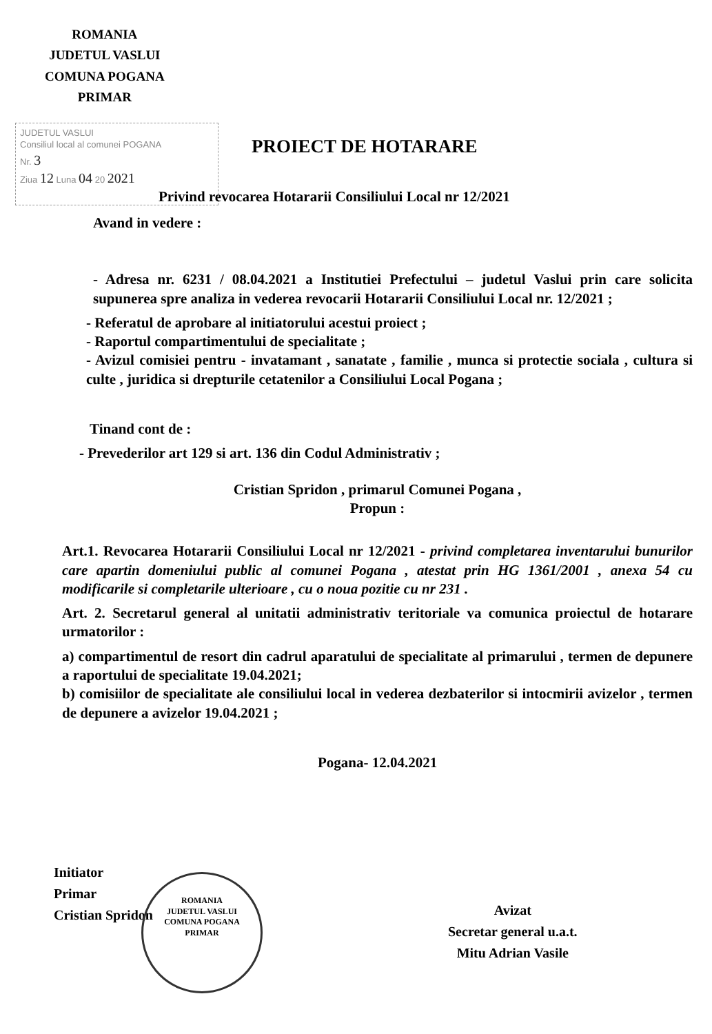ROMANIA
JUDETUL VASLUI
COMUNA POGANA
PRIMAR
JUDETUL VASLUI
Consiliul local al comunei POGANA
Nr. 3
Ziua 12 Luna 04 20 2021
PROIECT DE HOTARARE
Privind revocarea Hotararii Consiliului Local nr 12/2021
Avand in vedere :
- Adresa nr. 6231 / 08.04.2021 a Institutiei Prefectului – judetul Vaslui prin care solicita supunerea spre analiza in vederea revocarii Hotararii Consiliului Local nr. 12/2021 ;
- Referatul de aprobare al initiatorului acestui proiect ;
- Raportul compartimentului de specialitate ;
- Avizul comisiei pentru - invatamant , sanatate , familie , munca si protectie sociala , cultura si culte , juridica si drepturile cetatenilor a Consiliului Local Pogana ;
Tinand cont de :
- Prevederilor art 129 si art. 136 din Codul Administrativ ;
Cristian Spridon , primarul Comunei Pogana ,
Propun :
Art.1. Revocarea Hotararii Consiliului Local nr 12/2021 - privind completarea inventarului bunurilor care apartin domeniului public al comunei Pogana , atestat prin HG 1361/2001 , anexa 54 cu modificarile si completarile ulterioare , cu o noua pozitie cu nr 231 .
Art. 2. Secretarul general al unitatii administrativ teritoriale va comunica proiectul de hotarare urmatorilor :
a) compartimentul de resort din cadrul aparatului de specialitate al primarului , termen de depunere a raportului de specialitate 19.04.2021;
b) comisiilor de specialitate ale consiliului local in vederea dezbaterilor si intocmirii avizelor , termen de depunere a avizelor 19.04.2021 ;
Pogana- 12.04.2021
Initiator
Primar
Cristian Spridon
ROMANIA
JUDETUL VASLUI
COMUNA POGANA
PRIMAR
Avizat
Secretar general u.a.t.
Mitu Adrian Vasile